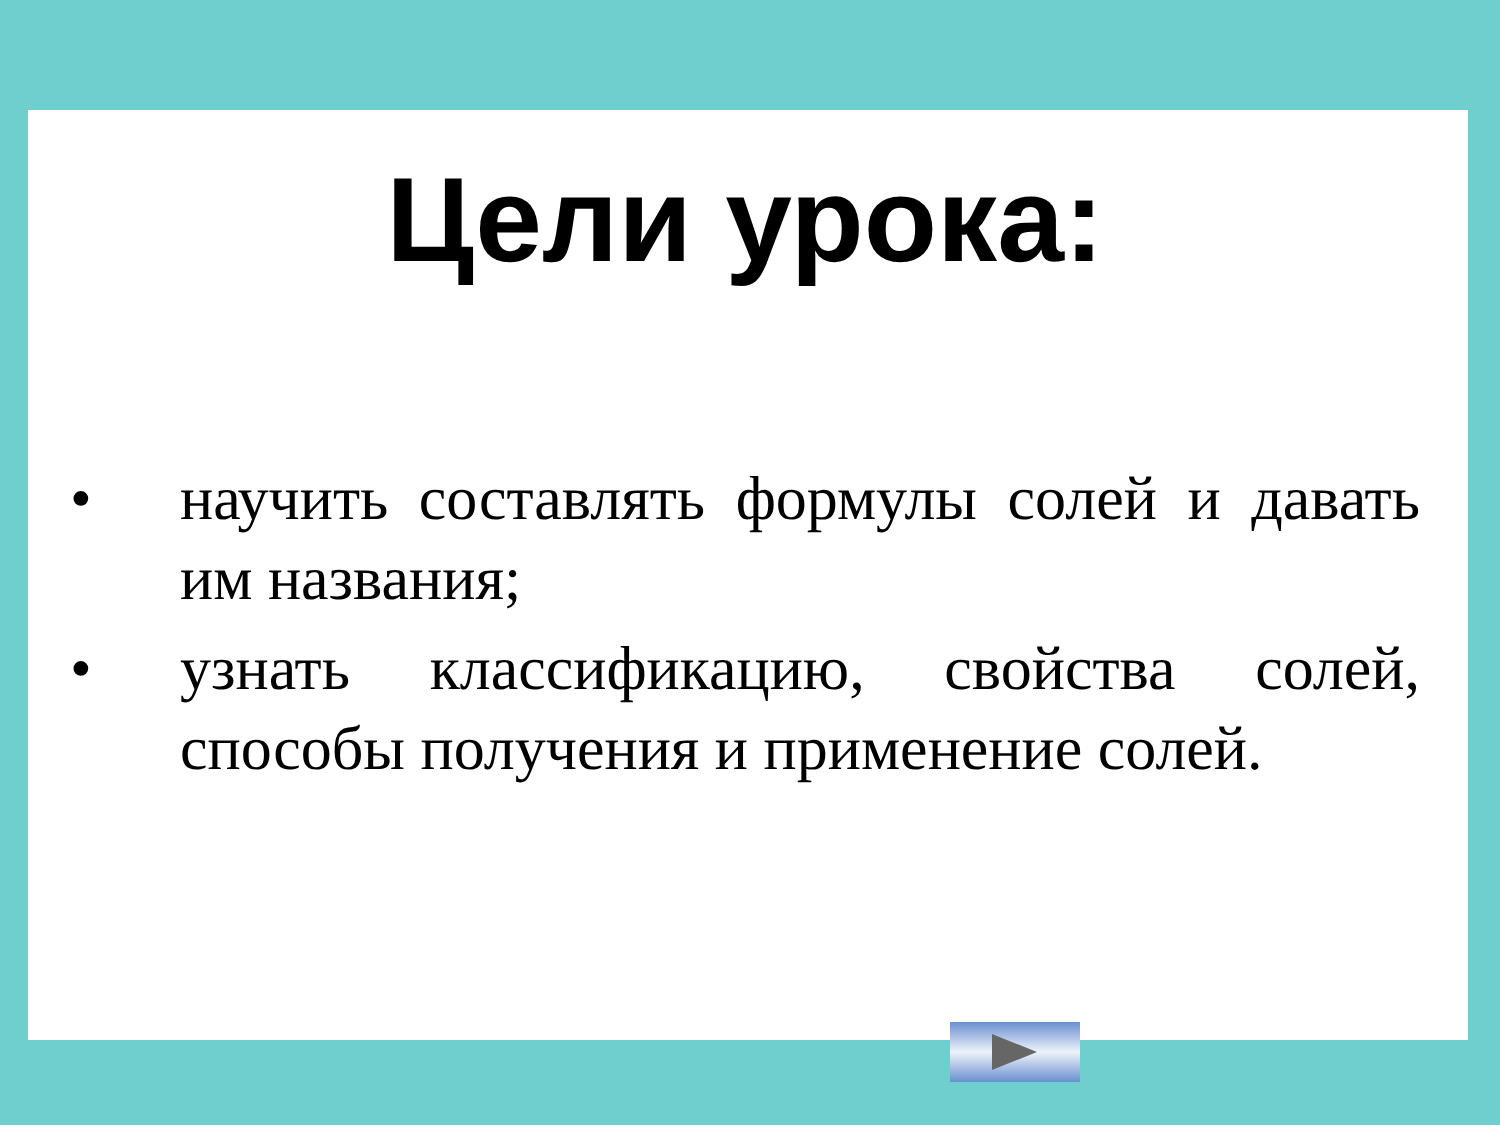Цели урока:
• научить составлять формулы солей и давать им названия;
• узнать классификацию, свойства солей, способы получения и применение солей.